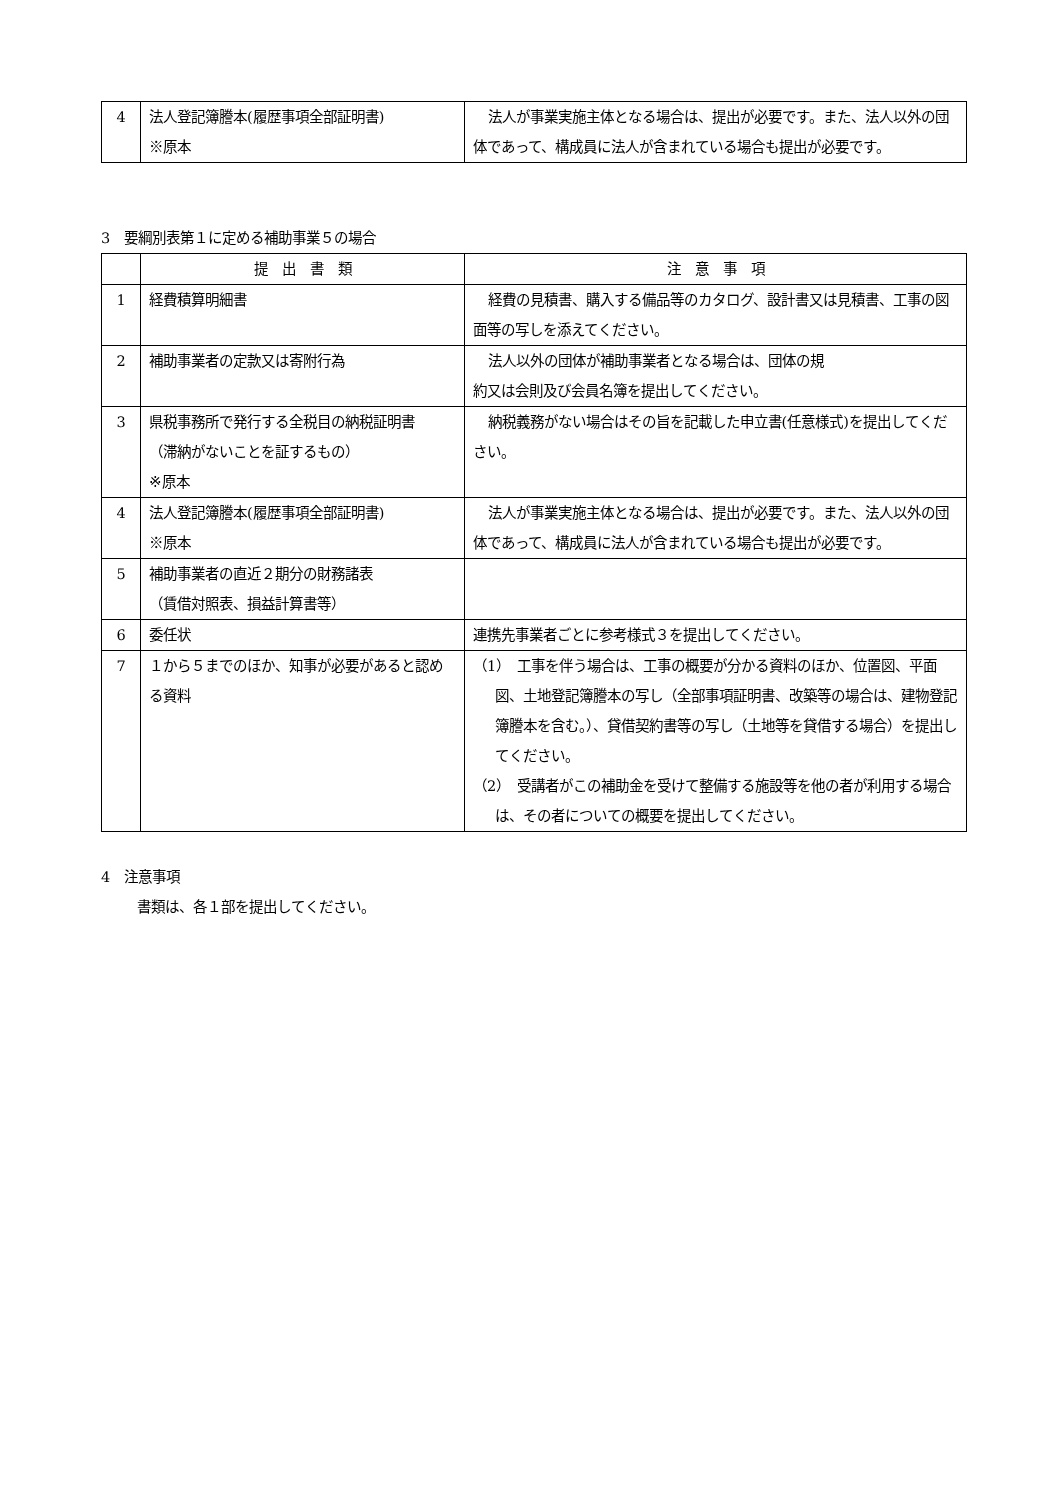| 4 | 法人登記簿謄本(履歴事項全部証明書) ※原本 | 法人が事業実施主体となる場合は、提出が必要です。また、法人以外の団体であって、構成員に法人が含まれている場合も提出が必要です。 |
3　要綱別表第１に定める補助事業５の場合
| | 提 出 書 類 | 注 意 事 項 |
| --- | --- | --- |
| 1 | 経費積算明細書 | 経費の見積書、購入する備品等のカタログ、設計書又は見積書、工事の図面等の写しを添えてください。 |
| 2 | 補助事業者の定款又は寄附行為 | 法人以外の団体が補助事業者となる場合は、団体の規 約又は会則及び会員名簿を提出してください。 |
| 3 | 県税事務所で発行する全税目の納税証明書 （滞納がないことを証するもの） ※原本 | 納税義務がない場合はその旨を記載した申立書(任意様式)を提出してください。 |
| 4 | 法人登記簿謄本(履歴事項全部証明書) ※原本 | 法人が事業実施主体となる場合は、提出が必要です。また、法人以外の団体であって、構成員に法人が含まれている場合も提出が必要です。 |
| 5 | 補助事業者の直近２期分の財務諸表 （賃借対照表、損益計算書等） | |
| 6 | 委任状 | 連携先事業者ごとに参考様式３を提出してください。 |
| 7 | １から５までのほか、知事が必要があると認める資料 | （1） 工事を伴う場合は、工事の概要が分かる資料のほか、位置図、平面図、土地登記簿謄本の写し（全部事項証明書、改築等の場合は、建物登記簿謄本を含む。）、貸借契約書等の写し（土地等を貸借する場合）を提出してください。 （2） 受講者がこの補助金を受けて整備する施設等を他の者が利用する場合は、その者についての概要を提出してください。 |
4　注意事項
書類は、各１部を提出してください。